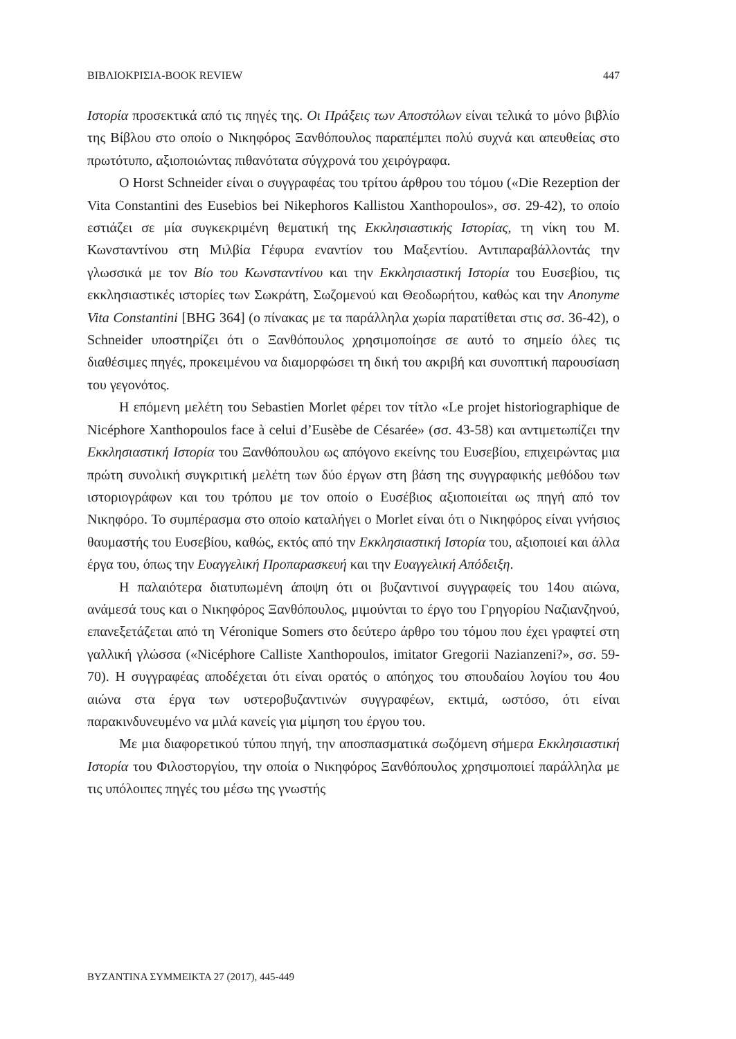ΒΙΒΛΙΟΚΡΙΣΙΑ-BOOK REVIEW 447
Ιστορία προσεκτικά από τις πηγές της. Οι Πράξεις των Αποστόλων είναι τελικά το μόνο βιβλίο της Βίβλου στο οποίο ο Νικηφόρος Ξανθόπουλος παραπέμπει πολύ συχνά και απευθείας στο πρωτότυπο, αξιοποιώντας πιθανότατα σύγχρονά του χειρόγραφα.
Ο Horst Schneider είναι ο συγγραφέας του τρίτου άρθρου του τόμου («Die Rezeption der Vita Constantini des Eusebios bei Nikephoros Kallistou Xanthopoulos», σσ. 29-42), το οποίο εστιάζει σε μία συγκεκριμένη θεματική της Εκκλησιαστικής Ιστορίας, τη νίκη του Μ. Κωνσταντίνου στη Μιλβία Γέφυρα εναντίον του Μαξεντίου. Αντιπαραβάλλοντάς την γλωσσικά με τον Βίο του Κωνσταντίνου και την Εκκλησιαστική Ιστορία του Ευσεβίου, τις εκκλησιαστικές ιστορίες των Σωκράτη, Σωζομενού και Θεοδωρήτου, καθώς και την Anonyme Vita Constantini [BHG 364] (ο πίνακας με τα παράλληλα χωρία παρατίθεται στις σσ. 36-42), ο Schneider υποστηρίζει ότι ο Ξανθόπουλος χρησιμοποίησε σε αυτό το σημείο όλες τις διαθέσιμες πηγές, προκειμένου να διαμορφώσει τη δική του ακριβή και συνοπτική παρουσίαση του γεγονότος.
Η επόμενη μελέτη του Sebastien Morlet φέρει τον τίτλο «Le projet historiographique de Nicéphore Xanthopoulos face à celui d’Eusèbe de Césarée» (σσ. 43-58) και αντιμετωπίζει την Εκκλησιαστική Ιστορία του Ξανθόπουλου ως απόγονο εκείνης του Ευσεβίου, επιχειρώντας μια πρώτη συνολική συγκριτική μελέτη των δύο έργων στη βάση της συγγραφικής μεθόδου των ιστοριογράφων και του τρόπου με τον οποίο ο Ευσέβιος αξιοποιείται ως πηγή από τον Νικηφόρο. Το συμπέρασμα στο οποίο καταλήγει ο Morlet είναι ότι ο Νικηφόρος είναι γνήσιος θαυμαστής του Ευσεβίου, καθώς, εκτός από την Εκκλησιαστική Ιστορία του, αξιοποιεί και άλλα έργα του, όπως την Ευαγγελική Προπαρασκευή και την Ευαγγελική Απόδειξη.
Η παλαιότερα διατυπωμένη άποψη ότι οι βυζαντινοί συγγραφείς του 14ου αιώνα, ανάμεσά τους και ο Νικηφόρος Ξανθόπουλος, μιμούνται το έργο του Γρηγορίου Ναζιανζηνού, επανεξετάζεται από τη Véronique Somers στο δεύτερο άρθρο του τόμου που έχει γραφτεί στη γαλλική γλώσσα («Nicéphore Calliste Xanthopoulos, imitator Gregorii Nazianzeni?», σσ. 59-70). Η συγγραφέας αποδέχεται ότι είναι ορατός ο απόηχος του σπουδαίου λογίου του 4ου αιώνα στα έργα των υστεροβυζαντινών συγγραφέων, εκτιμά, ωστόσο, ότι είναι παρακινδυνευμένο να μιλά κανείς για μίμηση του έργου του.
Με μια διαφορετικού τύπου πηγή, την αποσπασματικά σωζόμενη σήμερα Εκκλησιαστική Ιστορία του Φιλοστοργίου, την οποία ο Νικηφόρος Ξανθόπουλος χρησιμοποιεί παράλληλα με τις υπόλοιπες πηγές του μέσω της γνωστής
ΒΥΖΑΝΤΙΝΑ ΣΥΜΜΕΙΚΤΑ 27 (2017), 445-449